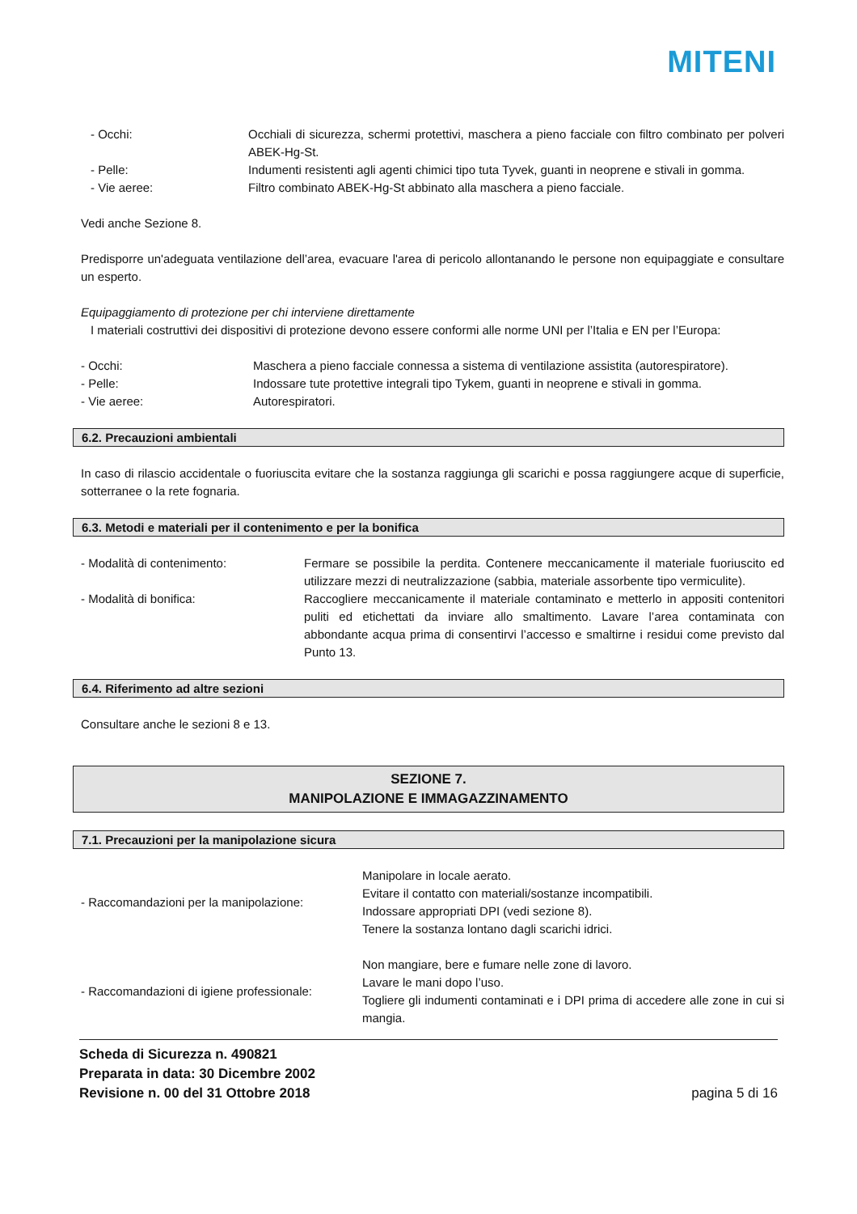MITENI
- Occhi: Occhiali di sicurezza, schermi protettivi, maschera a pieno facciale con filtro combinato per polveri ABEK-Hg-St.
- Pelle: Indumenti resistenti agli agenti chimici tipo tuta Tyvek, guanti in neoprene e stivali in gomma.
- Vie aeree: Filtro combinato ABEK-Hg-St abbinato alla maschera a pieno facciale.
Vedi anche Sezione 8.
Predisporre un'adeguata ventilazione dell’area, evacuare l'area di pericolo allontanando le persone non equipaggiate e consultare un esperto.
Equipaggiamento di protezione per chi interviene direttamente
I materiali costruttivi dei dispositivi di protezione devono essere conformi alle norme UNI per l’Italia e EN per l’Europa:
- Occhi: Maschera a pieno facciale connessa a sistema di ventilazione assistita (autorespiratore).
- Pelle: Indossare tute protettive integrali tipo Tykem, guanti in neoprene e stivali in gomma.
- Vie aeree: Autorespiratori.
6.2. Precauzioni ambientali
In caso di rilascio accidentale o fuoriuscita evitare che la sostanza raggiunga gli scarichi e possa raggiungere acque di superficie, sotterranee o la rete fognaria.
6.3. Metodi e materiali per il contenimento e per la bonifica
- Modalità di contenimento: Fermare se possibile la perdita. Contenere meccanicamente il materiale fuoriuscito ed utilizzare mezzi di neutralizzazione (sabbia, materiale assorbente tipo vermiculite).
- Modalità di bonifica: Raccogliere meccanicamente il materiale contaminato e metterlo in appositi contenitori puliti ed etichettati da inviare allo smaltimento. Lavare l’area contaminata con abbondante acqua prima di consentirvi l’accesso e smaltirne i residui come previsto dal Punto 13.
6.4. Riferimento ad altre sezioni
Consultare anche le sezioni 8 e 13.
SEZIONE 7.
MANIPOLAZIONE E IMMAGAZZINAMENTO
7.1. Precauzioni per la manipolazione sicura
- Raccomandazioni per la manipolazione:
Manipolare in locale aerato.
Evitare il contatto con materiali/sostanze incompatibili.
Indossare appropriati DPI (vedi sezione 8).
Tenere la sostanza lontano dagli scarichi idrici.
- Raccomandazioni di igiene professionale:
Non mangiare, bere e fumare nelle zone di lavoro.
Lavare le mani dopo l’uso.
Togliere gli indumenti contaminati e i DPI prima di accedere alle zone in cui si mangia.
Scheda di Sicurezza n. 490821
Preparata in data: 30 Dicembre 2002
Revisione n. 00 del 31 Ottobre 2018
pagina 5 di 16